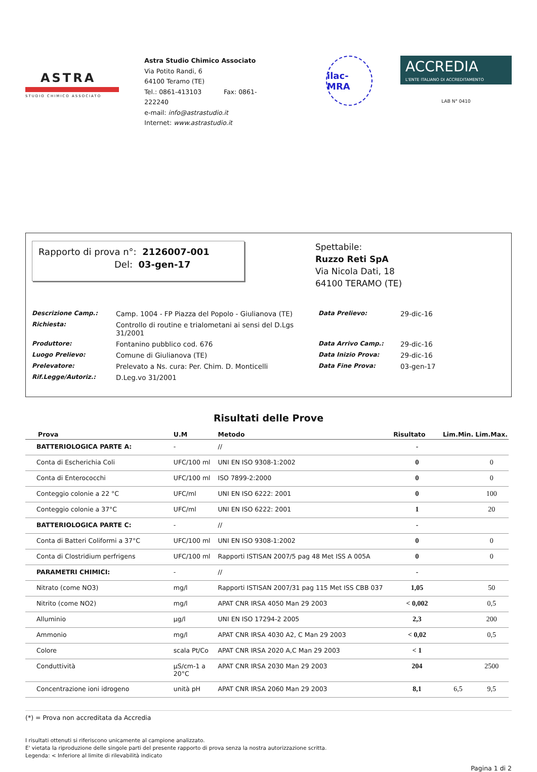ASTRA
STUDIO CHIMICO ASSOCIATO
Astra Studio Chimico Associato
Via Potito Randi, 6
64100 Teramo (TE)
Tel.: 0861-413103 Fax: 0861-222240
e-mail: info@astrastudio.it
Internet: www.astrastudio.it
ilac-MRA
ACCREDIA
L'ENTE ITALIANO DI ACCREDITAMENTO
LAB N° 0410
Rapporto di prova n°: 2126007-001
Del: 03-gen-17
Spettabile:
Ruzzo Reti SpA
Via Nicola Dati, 18
64100 TERAMO (TE)
Descrizione Camp.: Camp. 1004 - FP Piazza del Popolo - Giulianova (TE) Data Prelievo: 29-dic-16 Richiesta: Controllo di routine e trialometani ai sensi del D.Lgs 31/2001 Produttore: Fontanino pubblico cod. 676 Data Arrivo Camp.: 29-dic-16 Luogo Prelievo: Comune di Giulianova (TE) Data Inizio Prova: 29-dic-16 Prelevatore: Prelevato a Ns. cura: Per. Chim. D. Monticelli Data Fine Prova: 03-gen-17 Rif.Legge/Autoriz.: D.Leg.vo 31/2001
Risultati delle Prove
| Prova | U.M | Metodo | Risultato | Lim.Min. | Lim.Max. |
| --- | --- | --- | --- | --- | --- |
| BATTERIOLOGICA PARTE A: | - | // | - | | |
| Conta di Escherichia Coli | UFC/100 ml | UNI EN ISO 9308-1:2002 | 0 | | 0 |
| Conta di Enterococchi | UFC/100 ml | ISO 7899-2:2000 | 0 | | 0 |
| Conteggio colonie a 22 °C | UFC/ml | UNI EN ISO 6222: 2001 | 0 | | 100 |
| Conteggio colonie a 37°C | UFC/ml | UNI EN ISO 6222: 2001 | 1 | | 20 |
| BATTERIOLOGICA PARTE C: | - | // | - | | |
| Conta di Batteri Coliformi a 37°C | UFC/100 ml | UNI EN ISO 9308-1:2002 | 0 | | 0 |
| Conta di Clostridium perfrigens | UFC/100 ml | Rapporti ISTISAN 2007/5 pag 48 Met ISS A 005A | 0 | | 0 |
| PARAMETRI CHIMICI: | - | // | - | | |
| Nitrato (come NO3) | mg/l | Rapporti ISTISAN 2007/31 pag 115 Met ISS CBB 037 | 1,05 | | 50 |
| Nitrito (come NO2) | mg/l | APAT CNR IRSA 4050 Man 29 2003 | < 0,002 | | 0,5 |
| Alluminio | µg/l | UNI EN ISO 17294-2 2005 | 2,3 | | 200 |
| Ammonio | mg/l | APAT CNR IRSA 4030 A2, C Man 29 2003 | < 0,02 | | 0,5 |
| Colore | scala Pt/Co | APAT CNR IRSA 2020 A,C Man 29 2003 | < 1 | | |
| Conduttività | µS/cm-1 a 20°C | APAT CNR IRSA 2030 Man 29 2003 | 204 | | 2500 |
| Concentrazione ioni idrogeno | unità pH | APAT CNR IRSA 2060 Man 29 2003 | 8,1 | 6,5 | 9,5 |
(*) = Prova non accreditata da Accredia
I risultati ottenuti si riferiscono unicamente al campione analizzato.
E' vietata la riproduzione delle singole parti del presente rapporto di prova senza la nostra autorizzazione scritta.
Legenda: < Inferiore al limite di rilevabilità indicato
Pagina 1 di 2